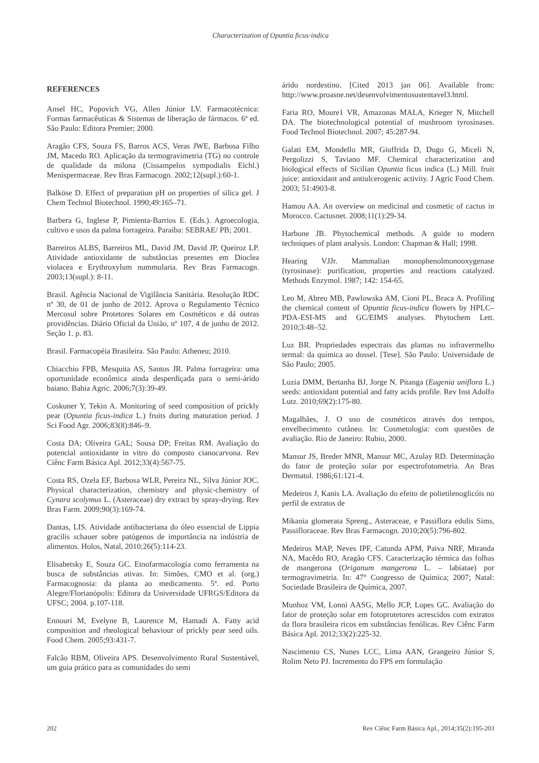Characterization of Opuntia ficus-indica
REFERENCES
Ansel HC, Popovich VG, Allen Júnior LV. Farmacotécnica: Formas farmacêuticas & Sistemas de liberação de fármacos. 6ª ed. São Paulo: Editora Premier; 2000.
Aragão CFS, Souza FS, Barros ACS, Veras JWE, Barbosa Filho JM, Macedo RO. Aplicação da termogravimetria (TG) no controle de qualidade da milona (Cissampelos sympodialis Eichl.) Menispermaceae. Rev Bras Farmacogn. 2002;12(supl.):60-1.
Balköse D. Effect of preparation pH on properties of silica gel. J Chem Technol Biotechnol. 1990;49:165–71.
Barbera G, Inglese P, Pimienta-Barrios E. (Eds.). Agroecologia, cultivo e usos da palma forrageira. Paraíba: SEBRAE/ PB; 2001.
Barreiros ALBS, Barreiros ML, David JM, David JP, Queiroz LP. Atividade antioxidante de substâncias presentes em Dioclea violacea e Erythroxylum nummularia. Rev Bras Farmacogn. 2003;13(supl.): 8-11.
Brasil. Agência Nacional de Vigilância Sanitária. Resolução RDC nº 30, de 01 de junho de 2012. Aprova o Regulamento Técnico Mercosul sobre Protetores Solares em Cosméticos e dá outras providências. Diário Oficial da União, nº 107, 4 de junho de 2012. Seção 1. p. 83.
Brasil. Farmacopéia Brasileira. São Paulo: Atheneu; 2010.
Chiacchio FPB, Mesquita AS, Santos JR. Palma forrageira: uma oportunidade econômica ainda desperdiçada para o semi-árido baiano. Bahia Agríc. 2006;7(3):39-49.
Coskuner Y, Tekin A. Monitoring of seed composition of prickly pear (Opuntia ficus-indica L.) fruits during maturation period. J Sci Food Agr. 2006;83(8):846–9.
Costa DA; Oliveira GAL; Sousa DP; Freitas RM. Avaliação do potencial antioxidante in vitro do composto cianocarvona. Rev Ciênc Farm Básica Apl. 2012;33(4):567-75.
Costa RS, Ozela EF, Barbosa WLR, Pereira NL, Silva Júnior JOC. Physical characterization, chemistry and physic-chemistry of Cynara scolymus L. (Asteraceae) dry extract by spray-drying. Rev Bras Farm. 2009;90(3):169-74.
Dantas, LIS. Atividade antibacteriana do óleo essencial de Lippia gracilis schauer sobre patógenos de importância na indústria de alimentos. Holos, Natal, 2010;26(5):114-23.
Elisabetsky E, Souza GC. Etnofarmacologia como ferramenta na busca de substâncias ativas. In: Simões, CMO et al. (org.) Farmacognosia: da planta ao medicamento. 5ª. ed. Porto Alegre/Florianópolis: Editora da Universidade UFRGS/Editora da UFSC; 2004. p.107-118.
Ennouri M, Evelyne B, Laurence M, Hamadi A. Fatty acid composition and rheological behaviour of prickly pear seed oils. Food Chem. 2005;93:431-7.
Falcão RBM, Oliveira APS. Desenvolvimento Rural Sustentável, um guia prático para as comunidades do semi
árido nordestino. [Cited 2013 jan 06]. Available from: http://www.proasne.net/desenvolvimentosustentavel3.html.
Faria RO, Moure1 VR, Amazonas MALA, Krieger N, Mitchell DA. The biotechnological potential of mushroom tyrosinases. Food Technol Biotechnol. 2007; 45:287-94.
Galati EM, Mondello MR, Giuffrida D, Dugo G, Miceli N, Pergolizzi S, Taviano MF. Chemical characterization and biological effects of Sicilian Opuntia ficus indica (L.) Mill. fruit juice: antioxidant and antiulcerogenic activity. J Agric Food Chem. 2003; 51:4903-8.
Hamou AA. An overview on medicinal and cosmetic of cactus in Morocco. Cactusnet. 2008;11(1):29-34.
Harbone JB. Phytochemical methods. A guide to modern techniques of plant analysis. London: Chapman & Hall; 1998.
Hearing VJJr. Mammalian monophenolmonooxygenase (tyrosinase): purification, properties and reactions catalyzed. Methods Enzymol. 1987; 142: 154-65.
Leo M, Abreu MB, Pawlowska AM, Cioni PL, Braca A. Profiling the chemical content of Opuntia ficus-indica flowers by HPLC–PDA-ESI-MS and GC/EIMS analyses. Phytochem Lett. 2010;3:48–52.
Luz BR. Propriedades espectrais das plantas no infravermelho termal: da química ao dossel. [Tese]. São Paulo: Universidade de São Paulo; 2005.
Luzia DMM, Bertanha BJ, Jorge N. Pitanga (Eugenia uniflora L.) seeds: antioxidant potential and fatty acids profile. Rev Inst Adolfo Lutz. 2010;69(2):175-80.
Magalhães, J. O uso de cosméticos através dos tempos, envelhecimento cutâneo. In: Cosmetologia: com questões de avaliação. Rio de Janeiro: Rubio, 2000.
Mansur JS, Breder MNR, Mansur MC, Azulay RD. Determinação do fator de proteção solar por espectrofotometria. An Bras Dermatol. 1986;61:121-4.
Medeiros J, Kanis LA. Avaliação do efeito de polietilenoglicóis no perfil de extratos de
Mikania glomerata Spreng., Asteraceae, e Passiflora edulis Sims, Passifloraceae. Rev Bras Farmacogn. 2010;20(5):796-802.
Medeiros MAP, Neves IPF, Catunda APM, Paiva NRF, Miranda NA, Macêdo RO, Aragão CFS. Caracterização térmica das folhas de mangerona (Origanum mangerona L. – labiatae) por termogravimetria. In: 47° Congresso de Química; 2007; Natal: Sociedade Brasileira de Química, 2007.
Munhoz VM, Lonni AASG, Mello JCP, Lopes GC. Avaliação do fator de proteção solar em fotoprotetores acrescidos com extratos da flora brasileira ricos em substâncias fenólicas. Rev Ciênc Farm Básica Apl. 2012;33(2):225-32.
Nascimento CS, Nunes LCC, Lima AAN, Grangeiro Júnior S, Rolim Neto PJ. Incremento do FPS em formulação
202 Rev Ciênc Farm Básica Apl., 2014;35(2):195-203